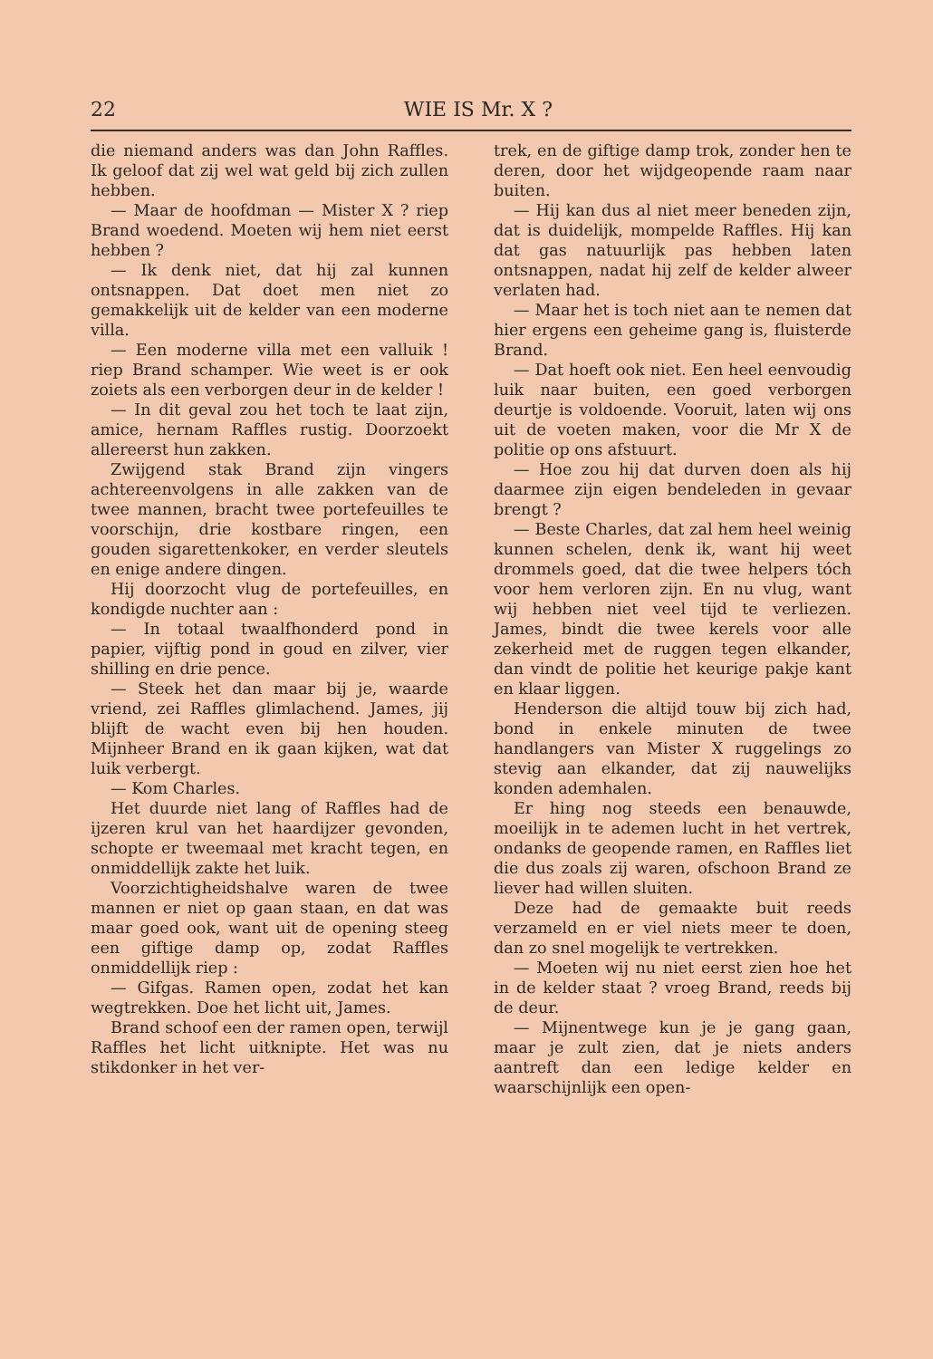22 WIE IS Mr. X ?
die niemand anders was dan John Raffles. Ik geloof dat zij wel wat geld bij zich zullen hebben.
— Maar de hoofdman — Mister X ? riep Brand woedend. Moeten wij hem niet eerst hebben ?
— Ik denk niet, dat hij zal kunnen ontsnappen. Dat doet men niet zo gemakkelijk uit de kelder van een moderne villa.
— Een moderne villa met een valluik ! riep Brand schamper. Wie weet is er ook zoiets als een verborgen deur in de kelder !
— In dit geval zou het toch te laat zijn, amice, hernam Raffles rustig. Doorzoekt allereerst hun zakken.
Zwijgend stak Brand zijn vingers achtereenvolgens in alle zakken van de twee mannen, bracht twee portefeuilles te voorschijn, drie kostbare ringen, een gouden sigarettenkoker, en verder sleutels en enige andere dingen.
Hij doorzocht vlug de portefeuilles, en kondigde nuchter aan :
— In totaal twaalfhonderd pond in papier, vijftig pond in goud en zilver, vier shilling en drie pence.
— Steek het dan maar bij je, waarde vriend, zei Raffles glimlachend. James, jij blijft de wacht even bij hen houden. Mijnheer Brand en ik gaan kijken, wat dat luik verbergt.
— Kom Charles.
Het duurde niet lang of Raffles had de ijzeren krul van het haardijzer gevonden, schopte er tweemaal met kracht tegen, en onmiddellijk zakte het luik.
Voorzichtigheidshalve waren de twee mannen er niet op gaan staan, en dat was maar goed ook, want uit de opening steeg een giftige damp op, zodat Raffles onmiddellijk riep :
— Gifgas. Ramen open, zodat het kan wegtrekken. Doe het licht uit, James.
Brand schoof een der ramen open, terwijl Raffles het licht uitknipte. Het was nu stikdonker in het ver-
trek, en de giftige damp trok, zonder hen te deren, door het wijdgeopende raam naar buiten.
— Hij kan dus al niet meer beneden zijn, dat is duidelijk, mompelde Raffles. Hij kan dat gas natuurlijk pas hebben laten ontsnappen, nadat hij zelf de kelder alweer verlaten had.
— Maar het is toch niet aan te nemen dat hier ergens een geheime gang is, fluisterde Brand.
— Dat hoeft ook niet. Een heel eenvoudig luik naar buiten, een goed verborgen deurtje is voldoende. Vooruit, laten wij ons uit de voeten maken, voor die Mr X de politie op ons afstuurt.
— Hoe zou hij dat durven doen als hij daarmee zijn eigen bendeleden in gevaar brengt ?
— Beste Charles, dat zal hem heel weinig kunnen schelen, denk ik, want hij weet drommels goed, dat die twee helpers tóch voor hem verloren zijn. En nu vlug, want wij hebben niet veel tijd te verliezen. James, bindt die twee kerels voor alle zekerheid met de ruggen tegen elkander, dan vindt de politie het keurige pakje kant en klaar liggen.
Henderson die altijd touw bij zich had, bond in enkele minuten de twee handlangers van Mister X ruggelings zo stevig aan elkander, dat zij nauwelijks konden ademhalen.
Er hing nog steeds een benauwde, moeilijk in te ademen lucht in het vertrek, ondanks de geopende ramen, en Raffles liet die dus zoals zij waren, ofschoon Brand ze liever had willen sluiten.
Deze had de gemaakte buit reeds verzameld en er viel niets meer te doen, dan zo snel mogelijk te vertrekken.
— Moeten wij nu niet eerst zien hoe het in de kelder staat ? vroeg Brand, reeds bij de deur.
— Mijnentwege kun je je gang gaan, maar je zult zien, dat je niets anders aantreft dan een ledige kelder en waarschijnlijk een open-